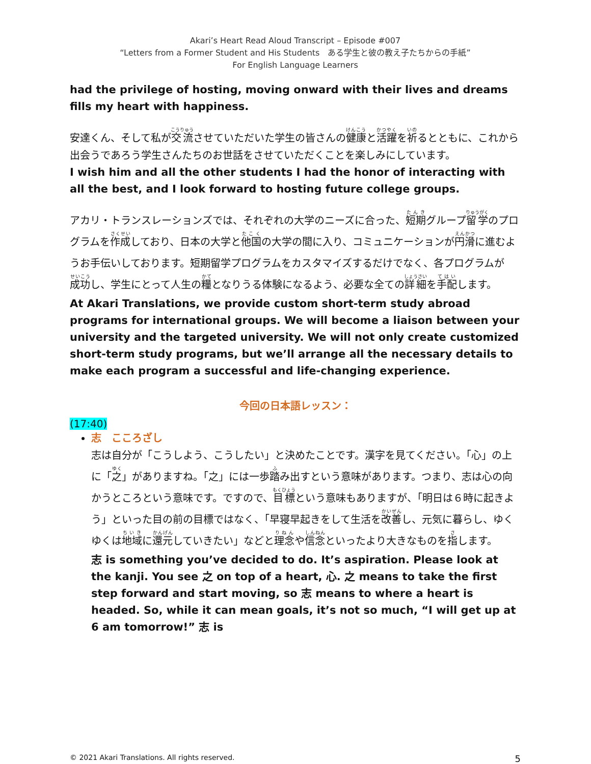Akari’s Heart Read Aloud Transcript – Episode #007
“Letters from a Former Student and His Students　ある学生と彼の教え子たちからの手紙”
For English Language Learners
had the privilege of hosting, moving onward with their lives and dreams fills my heart with happiness.
安達くん、そして私が交流させていただいた学生の皆さんの健康と活躍を祈るとともに、これから出会うであろう学生さんたちのお世話をさせていただくことを楽しみにしています。
I wish him and all the other students I had the honor of interacting with all the best, and I look forward to hosting future college groups.
アカリ・トランスレーションズでは、それぞれの大学のニーズに合った、短期グループ留学のプログラムを作成しており、日本の大学と他国の大学の間に入り、コミュニケーションが円滑に進むようお手伝いしております。短期留学プログラムをカスタマイズするだけでなく、各プログラムが成功し、学生にとって人生の糧となりうる体験になるよう、必要な全ての詳細を手配します。
At Akari Translations, we provide custom short-term study abroad programs for international groups. We will become a liaison between your university and the targeted university. We will not only create customized short-term study programs, but we’ll arrange all the necessary details to make each program a successful and life-changing experience.
今回の日本語レッスン：
(17:40)
志　こころざし
志は自分が「こうしよう、こうしたい」と決めたことです。漢字を見てください。「心」の上に「之」がありますね。「之」には一歩踏み出すという意味があります。つまり、志は心の向かうところという意味です。ですので、目標という意味もありますが、「明日は６時に起きよう」といった目の前の目標ではなく、「早寝早起きをして生活を改善し、元気に暮らし、ゆくゆくは地域に還元していきたい」などと理念や信念といったより大きなものを指します。
志 is something you’ve decided to do. It’s aspiration. Please look at the kanji. You see 之 on top of a heart, 心. 之 means to take the first step forward and start moving, so 志 means to where a heart is headed. So, while it can mean goals, it’s not so much, “I will get up at 6 am tomorrow!” 志 is
© 2021 Akari Translations. All rights reserved. 5